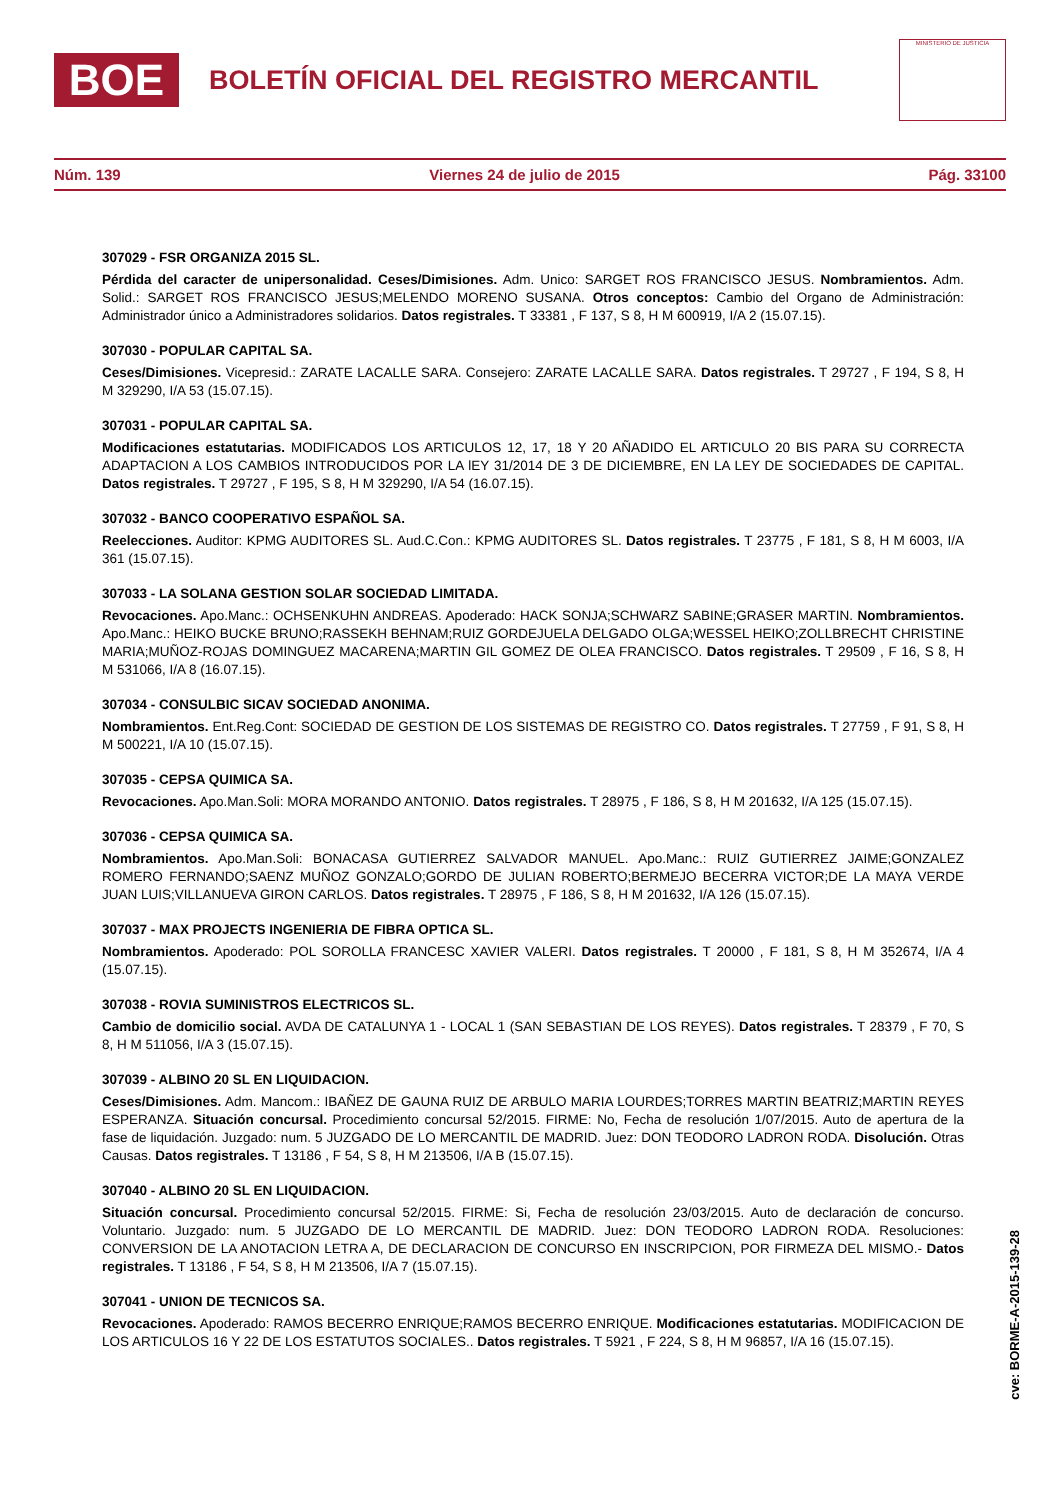BOE
BOLETÍN OFICIAL DEL REGISTRO MERCANTIL
MINISTERIO DE JUSTICIA
Núm. 139 Viernes 24 de julio de 2015 Pág. 33100
307029 - FSR ORGANIZA 2015 SL.
Pérdida del caracter de unipersonalidad. Ceses/Dimisiones. Adm. Unico: SARGET ROS FRANCISCO JESUS. Nombramientos. Adm. Solid.: SARGET ROS FRANCISCO JESUS;MELENDO MORENO SUSANA. Otros conceptos: Cambio del Organo de Administración: Administrador único a Administradores solidarios. Datos registrales. T 33381 , F 137, S 8, H M 600919, I/A 2 (15.07.15).
307030 - POPULAR CAPITAL SA.
Ceses/Dimisiones. Vicepresid.: ZARATE LACALLE SARA. Consejero: ZARATE LACALLE SARA. Datos registrales. T 29727 , F 194, S 8, H M 329290, I/A 53 (15.07.15).
307031 - POPULAR CAPITAL SA.
Modificaciones estatutarias. MODIFICADOS LOS ARTICULOS 12, 17, 18 Y 20 AÑADIDO EL ARTICULO 20 BIS PARA SU CORRECTA ADAPTACION A LOS CAMBIOS INTRODUCIDOS POR LA lEY 31/2014 DE 3 DE DICIEMBRE, EN LA LEY DE SOCIEDADES DE CAPITAL. Datos registrales. T 29727 , F 195, S 8, H M 329290, I/A 54 (16.07.15).
307032 - BANCO COOPERATIVO ESPAÑOL SA.
Reelecciones. Auditor: KPMG AUDITORES SL. Aud.C.Con.: KPMG AUDITORES SL. Datos registrales. T 23775 , F 181, S 8, H M 6003, I/A 361 (15.07.15).
307033 - LA SOLANA GESTION SOLAR SOCIEDAD LIMITADA.
Revocaciones. Apo.Manc.: OCHSENKUHN ANDREAS. Apoderado: HACK SONJA;SCHWARZ SABINE;GRASER MARTIN. Nombramientos. Apo.Manc.: HEIKO BUCKE BRUNO;RASSEKH BEHNAM;RUIZ GORDEJUELA DELGADO OLGA;WESSEL HEIKO;ZOLLBRECHT CHRISTINE MARIA;MUÑOZ-ROJAS DOMINGUEZ MACARENA;MARTIN GIL GOMEZ DE OLEA FRANCISCO. Datos registrales. T 29509 , F 16, S 8, H M 531066, I/A 8 (16.07.15).
307034 - CONSULBIC SICAV SOCIEDAD ANONIMA.
Nombramientos. Ent.Reg.Cont: SOCIEDAD DE GESTION DE LOS SISTEMAS DE REGISTRO CO. Datos registrales. T 27759 , F 91, S 8, H M 500221, I/A 10 (15.07.15).
307035 - CEPSA QUIMICA SA.
Revocaciones. Apo.Man.Soli: MORA MORANDO ANTONIO. Datos registrales. T 28975 , F 186, S 8, H M 201632, I/A 125 (15.07.15).
307036 - CEPSA QUIMICA SA.
Nombramientos. Apo.Man.Soli: BONACASA GUTIERREZ SALVADOR MANUEL. Apo.Manc.: RUIZ GUTIERREZ JAIME;GONZALEZ ROMERO FERNANDO;SAENZ MUÑOZ GONZALO;GORDO DE JULIAN ROBERTO;BERMEJO BECERRA VICTOR;DE LA MAYA VERDE JUAN LUIS;VILLANUEVA GIRON CARLOS. Datos registrales. T 28975 , F 186, S 8, H M 201632, I/A 126 (15.07.15).
307037 - MAX PROJECTS INGENIERIA DE FIBRA OPTICA SL.
Nombramientos. Apoderado: POL SOROLLA FRANCESC XAVIER VALERI. Datos registrales. T 20000 , F 181, S 8, H M 352674, I/A 4 (15.07.15).
307038 - ROVIA SUMINISTROS ELECTRICOS SL.
Cambio de domicilio social. AVDA DE CATALUNYA 1 - LOCAL 1 (SAN SEBASTIAN DE LOS REYES). Datos registrales. T 28379 , F 70, S 8, H M 511056, I/A 3 (15.07.15).
307039 - ALBINO 20 SL EN LIQUIDACION.
Ceses/Dimisiones. Adm. Mancom.: IBAÑEZ DE GAUNA RUIZ DE ARBULO MARIA LOURDES;TORRES MARTIN BEATRIZ;MARTIN REYES ESPERANZA. Situación concursal. Procedimiento concursal 52/2015. FIRME: No, Fecha de resolución 1/07/2015. Auto de apertura de la fase de liquidación. Juzgado: num. 5 JUZGADO DE LO MERCANTIL DE MADRID. Juez: DON TEODORO LADRON RODA. Disolución. Otras Causas. Datos registrales. T 13186 , F 54, S 8, H M 213506, I/A B (15.07.15).
307040 - ALBINO 20 SL EN LIQUIDACION.
Situación concursal. Procedimiento concursal 52/2015. FIRME: Si, Fecha de resolución 23/03/2015. Auto de declaración de concurso. Voluntario. Juzgado: num. 5 JUZGADO DE LO MERCANTIL DE MADRID. Juez: DON TEODORO LADRON RODA. Resoluciones: CONVERSION DE LA ANOTACION LETRA A, DE DECLARACION DE CONCURSO EN INSCRIPCION, POR FIRMEZA DEL MISMO.- Datos registrales. T 13186 , F 54, S 8, H M 213506, I/A 7 (15.07.15).
307041 - UNION DE TECNICOS SA.
Revocaciones. Apoderado: RAMOS BECERRO ENRIQUE;RAMOS BECERRO ENRIQUE. Modificaciones estatutarias. MODIFICACION DE LOS ARTICULOS 16 Y 22 DE LOS ESTATUTOS SOCIALES.. Datos registrales. T 5921 , F 224, S 8, H M 96857, I/A 16 (15.07.15).
cve: BORME-A-2015-139-28